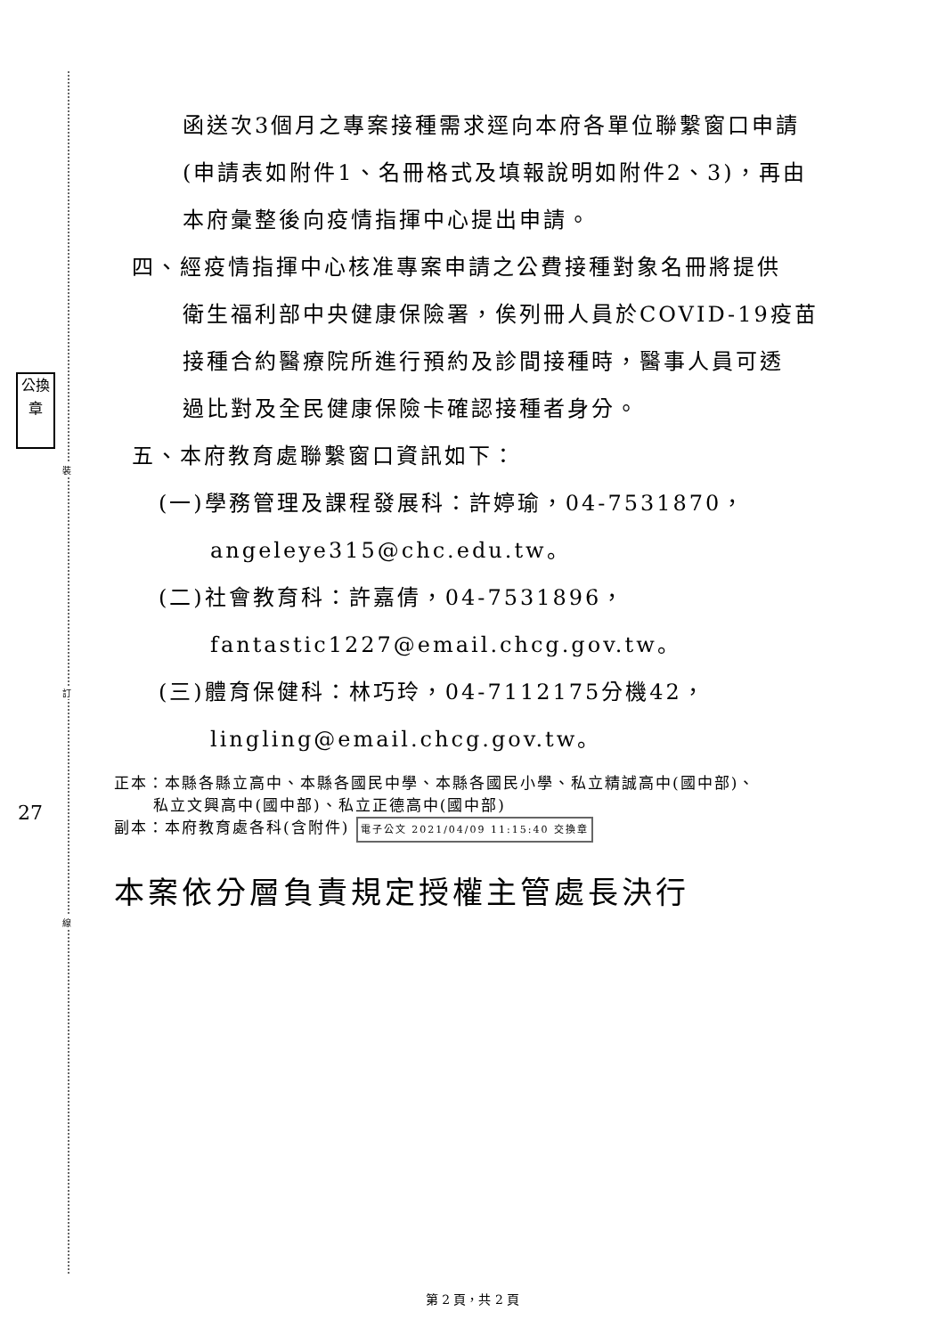公換章
裝
訂
線
27
函送次3個月之專案接種需求逕向本府各單位聯繫窗口申請
(申請表如附件1、名冊格式及填報說明如附件2、3)，再由
本府彙整後向疫情指揮中心提出申請。
四、經疫情指揮中心核准專案申請之公費接種對象名冊將提供
衛生福利部中央健康保險署，俟列冊人員於COVID-19疫苗
接種合約醫療院所進行預約及診間接種時，醫事人員可透
過比對及全民健康保險卡確認接種者身分。
五、本府教育處聯繫窗口資訊如下：
(一)學務管理及課程發展科：許婷瑜，04-7531870，
angeleye315@chc.edu.tw。
(二)社會教育科：許嘉倩，04-7531896，
fantastic1227@email.chcg.gov.tw。
(三)體育保健科：林巧玲，04-7112175分機42，
lingling@email.chcg.gov.tw。
正本：本縣各縣立高中、本縣各國民中學、本縣各國民小學、私立精誠高中(國中部)、
私立文興高中(國中部)、私立正德高中(國中部)
副本：本府教育處各科(含附件) 電子公文 2021/04/09 11:15:40 交換章
本案依分層負責規定授權主管處長決行
第 2 頁，共 2 頁